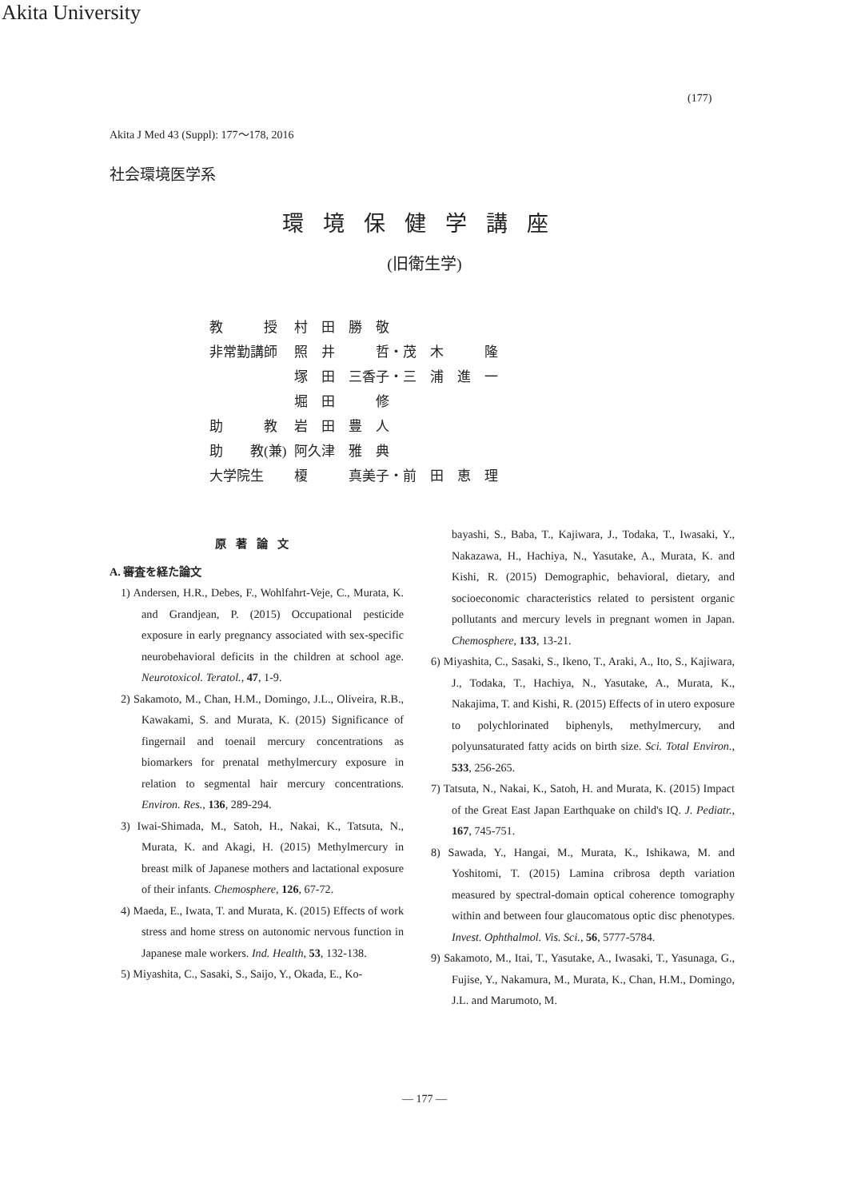Akita University
(177)
Akita J Med 43 (Suppl): 177〜178, 2016
社会環境医学系
環境保健学講座
(旧衛生学)
| 教 授 | 村 田 勝 敬 |
| 非常勤講師 | 照 井 哲・茂 木 隆 |
| | 塚 田 三香子・三 浦 進 一 |
| | 堀 田 修 |
| 助 教 | 岩 田 豊 人 |
| 助 教(兼) | 阿久津 雅 典 |
| 大学院生 | 榎 真美子・前 田 恵 理 |
原著論文
A. 審査を経た論文
1) Andersen, H.R., Debes, F., Wohlfahrt-Veje, C., Murata, K. and Grandjean, P. (2015) Occupational pesticide exposure in early pregnancy associated with sex-specific neurobehavioral deficits in the children at school age. Neurotoxicol. Teratol., 47, 1-9.
2) Sakamoto, M., Chan, H.M., Domingo, J.L., Oliveira, R.B., Kawakami, S. and Murata, K. (2015) Significance of fingernail and toenail mercury concentrations as biomarkers for prenatal methylmercury exposure in relation to segmental hair mercury concentrations. Environ. Res., 136, 289-294.
3) Iwai-Shimada, M., Satoh, H., Nakai, K., Tatsuta, N., Murata, K. and Akagi, H. (2015) Methylmercury in breast milk of Japanese mothers and lactational exposure of their infants. Chemosphere, 126, 67-72.
4) Maeda, E., Iwata, T. and Murata, K. (2015) Effects of work stress and home stress on autonomic nervous function in Japanese male workers. Ind. Health, 53, 132-138.
5) Miyashita, C., Sasaki, S., Saijo, Y., Okada, E., Ko-
bayashi, S., Baba, T., Kajiwara, J., Todaka, T., Iwasaki, Y., Nakazawa, H., Hachiya, N., Yasutake, A., Murata, K. and Kishi, R. (2015) Demographic, behavioral, dietary, and socioeconomic characteristics related to persistent organic pollutants and mercury levels in pregnant women in Japan. Chemosphere, 133, 13-21.
6) Miyashita, C., Sasaki, S., Ikeno, T., Araki, A., Ito, S., Kajiwara, J., Todaka, T., Hachiya, N., Yasutake, A., Murata, K., Nakajima, T. and Kishi, R. (2015) Effects of in utero exposure to polychlorinated biphenyls, methylmercury, and polyunsaturated fatty acids on birth size. Sci. Total Environ., 533, 256-265.
7) Tatsuta, N., Nakai, K., Satoh, H. and Murata, K. (2015) Impact of the Great East Japan Earthquake on child's IQ. J. Pediatr., 167, 745-751.
8) Sawada, Y., Hangai, M., Murata, K., Ishikawa, M. and Yoshitomi, T. (2015) Lamina cribrosa depth variation measured by spectral-domain optical coherence tomography within and between four glaucomatous optic disc phenotypes. Invest. Ophthalmol. Vis. Sci., 56, 5777-5784.
9) Sakamoto, M., Itai, T., Yasutake, A., Iwasaki, T., Yasunaga, G., Fujise, Y., Nakamura, M., Murata, K., Chan, H.M., Domingo, J.L. and Marumoto, M.
— 177 —